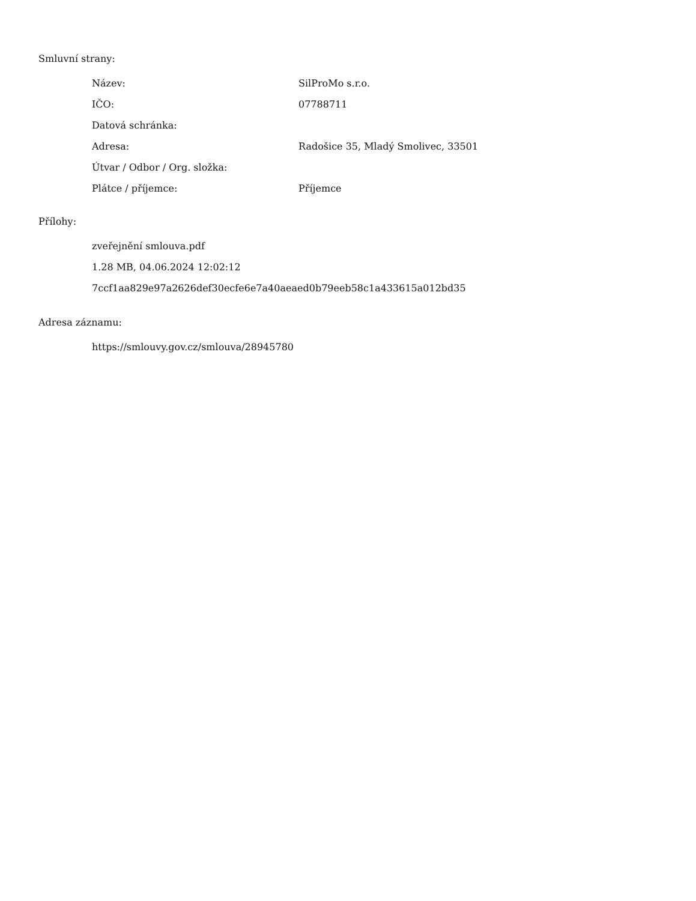Smluvní strany:
| Název: | SilProMo s.r.o. |
| IČO: | 07788711 |
| Datová schránka: | |
| Adresa: | Radošice 35, Mladý Smolivec, 33501 |
| Útvar / Odbor / Org. složka: | |
| Plátce / příjemce: | Příjemce |
Přílohy:
zveřejnění smlouva.pdf
1.28 MB, 04.06.2024 12:02:12
7ccf1aa829e97a2626def30ecfe6e7a40aeaed0b79eeb58c1a433615a012bd35
Adresa záznamu:
https://smlouvy.gov.cz/smlouva/28945780